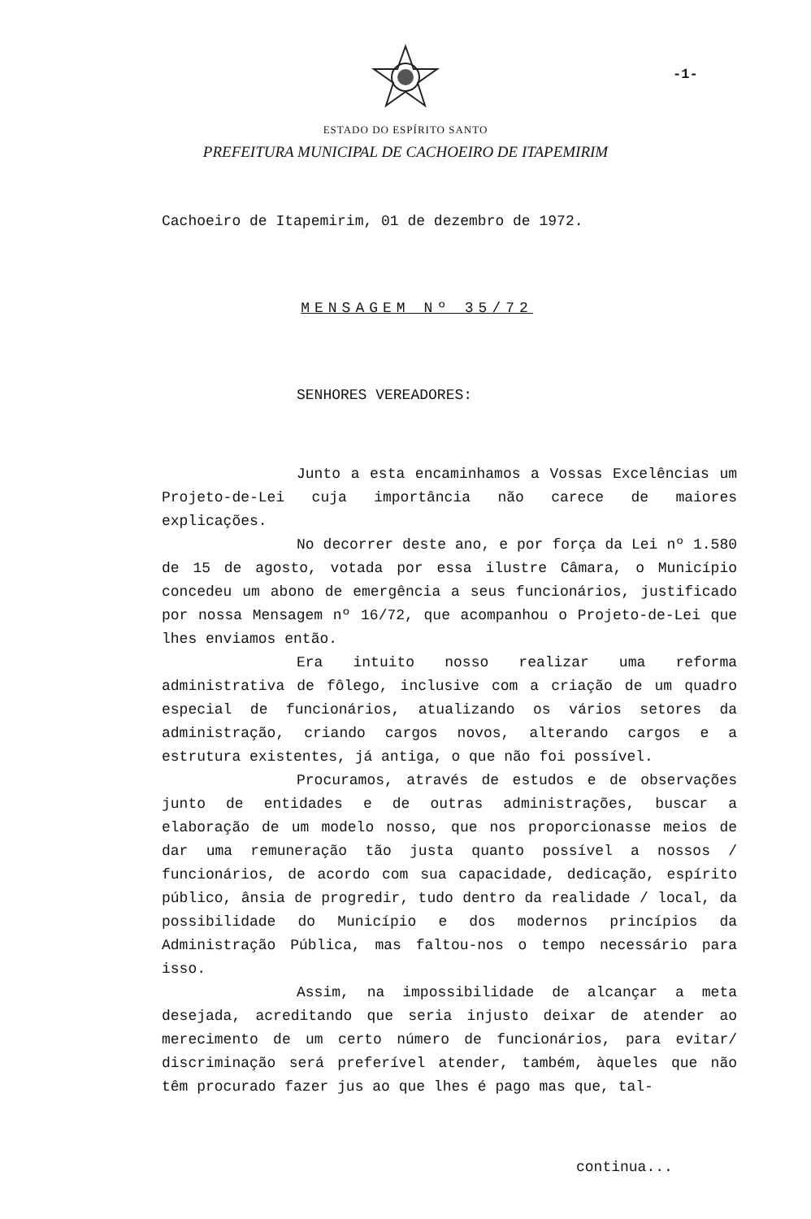-1-
ESTADO DO ESPÍRITO SANTO
PREFEITURA MUNICIPAL DE CACHOEIRO DE ITAPEMIRIM
Cachoeiro de Itapemirim, 01 de dezembro de 1972.
MENSAGEM Nº 35/72
SENHORES VEREADORES:
Junto a esta encaminhamos a Vossas Excelências um Projeto-de-Lei cuja importância não carece de maiores explicações.
No decorrer deste ano, e por força da Lei nº 1.580 de 15 de agosto, votada por essa ilustre Câmara, o Município concedeu um abono de emergência a seus funcionários, justificado por nossa Mensagem nº 16/72, que acompanhou o Projeto-de-Lei que lhes enviamos então.
Era intuito nosso realizar uma reforma administrativa de fôlego, inclusive com a criação de um quadro especial de funcionários, atualizando os vários setores da administração, criando cargos novos, alterando cargos e a estrutura existentes, já antiga, o que não foi possível.
Procuramos, através de estudos e de observações junto de entidades e de outras administrações, buscar a elaboração de um modelo nosso, que nos proporcionasse meios de dar uma remuneração tão justa quanto possível a nossos / funcionários, de acordo com sua capacidade, dedicação, espírito público, ânsia de progredir, tudo dentro da realidade / local, da possibilidade do Município e dos modernos princípios da Administração Pública, mas faltou-nos o tempo necessário para isso.
Assim, na impossibilidade de alcançar a meta desejada, acreditando que seria injusto deixar de atender ao merecimento de um certo número de funcionários, para evitar/ discriminação será preferível atender, também, àqueles que não têm procurado fazer jus ao que lhes é pago mas que, tal-
continua...